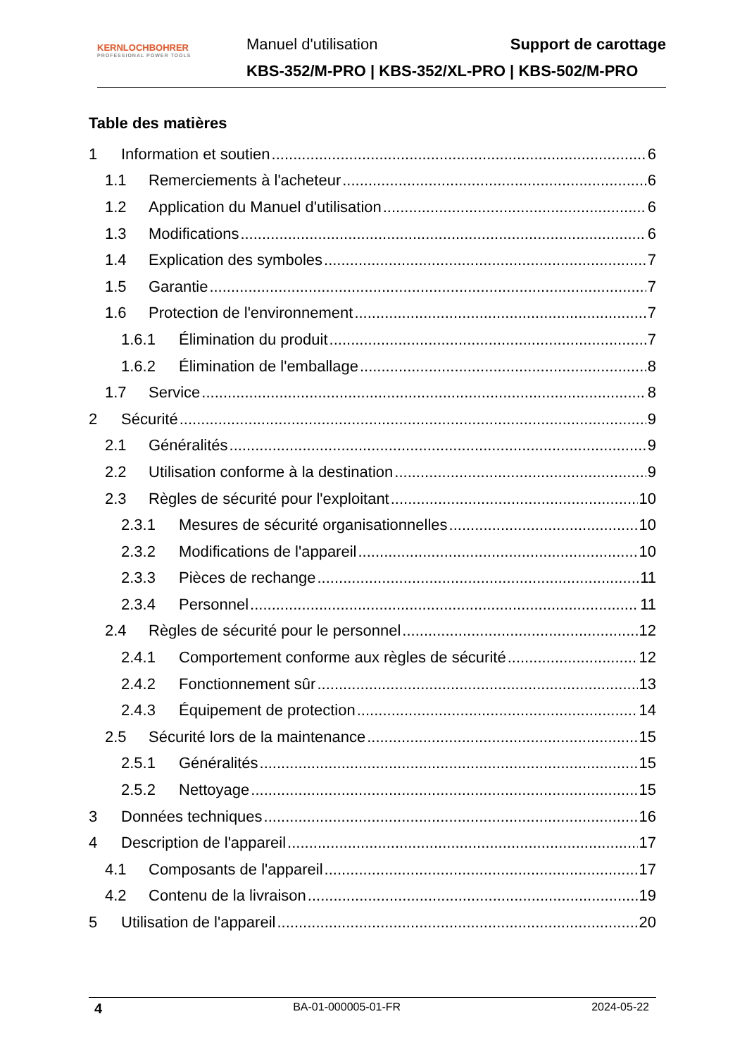KERNLOCHBOHRER
PROFESSIONAL POWER TOOLS
Manuel d'utilisation Support de carottage
KBS-352/M-PRO | KBS-352/XL-PRO | KBS-502/M-PRO
Table des matières
1 Information et soutien 6
1.1 Remerciements à l'acheteur 6
1.2 Application du Manuel d'utilisation 6
1.3 Modifications 6
1.4 Explication des symboles 7
1.5 Garantie 7
1.6 Protection de l'environnement 7
1.6.1 Élimination du produit 7
1.6.2 Élimination de l'emballage 8
1.7 Service 8
2 Sécurité 9
2.1 Généralités 9
2.2 Utilisation conforme à la destination 9
2.3 Règles de sécurité pour l'exploitant 10
2.3.1 Mesures de sécurité organisationnelles 10
2.3.2 Modifications de l'appareil 10
2.3.3 Pièces de rechange 11
2.3.4 Personnel 11
2.4 Règles de sécurité pour le personnel 12
2.4.1 Comportement conforme aux règles de sécurité 12
2.4.2 Fonctionnement sûr 13
2.4.3 Équipement de protection 14
2.5 Sécurité lors de la maintenance 15
2.5.1 Généralités 15
2.5.2 Nettoyage 15
3 Données techniques 16
4 Description de l'appareil 17
4.1 Composants de l'appareil 17
4.2 Contenu de la livraison 19
5 Utilisation de l'appareil 20
4 BA-01-000005-01-FR 2024-05-22